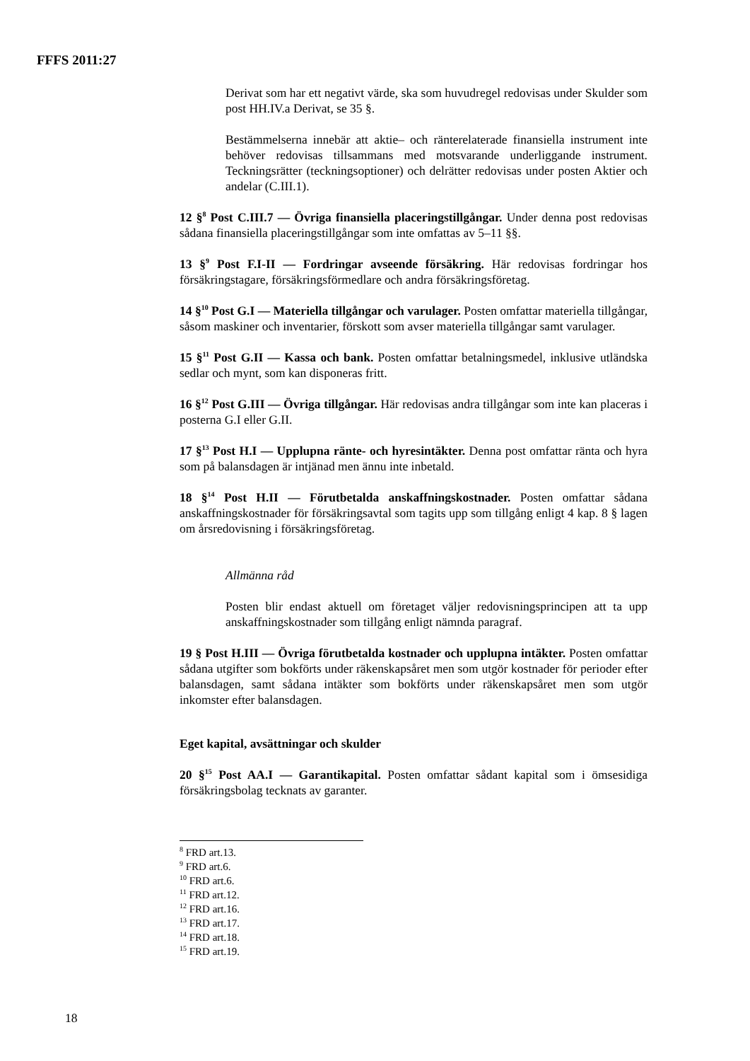FFFS 2011:27
Derivat som har ett negativt värde, ska som huvudregel redovisas under Skulder som post HH.IV.a Derivat, se 35 §.
Bestämmelserna innebär att aktie– och ränterelaterade finansiella instrument inte behöver redovisas tillsammans med motsvarande underliggande instrument. Teckningsrätter (teckningsoptioner) och delrätter redovisas under posten Aktier och andelar (C.III.1).
12 §<sup>8</sup> Post C.III.7 — Övriga finansiella placeringstillgångar. Under denna post redovisas sådana finansiella placeringstillgångar som inte omfattas av 5–11 §§.
13 §<sup>9</sup> Post F.I-II — Fordringar avseende försäkring. Här redovisas fordringar hos försäkringstagare, försäkringsförmedlare och andra försäkringsföretag.
14 §<sup>10</sup> Post G.I — Materiella tillgångar och varulager. Posten omfattar materiella tillgångar, såsom maskiner och inventarier, förskott som avser materiella tillgångar samt varulager.
15 §<sup>11</sup> Post G.II — Kassa och bank. Posten omfattar betalningsmedel, inklusive utländska sedlar och mynt, som kan disponeras fritt.
16 §<sup>12</sup> Post G.III — Övriga tillgångar. Här redovisas andra tillgångar som inte kan placeras i posterna G.I eller G.II.
17 §<sup>13</sup> Post H.I — Upplupna ränte- och hyresintäkter. Denna post omfattar ränta och hyra som på balansdagen är intjänad men ännu inte inbetald.
18 §<sup>14</sup> Post H.II — Förutbetalda anskaffningskostnader. Posten omfattar sådana anskaffningskostnader för försäkringsavtal som tagits upp som tillgång enligt 4 kap. 8 § lagen om årsredovisning i försäkringsföretag.
Allmänna råd
Posten blir endast aktuell om företaget väljer redovisningsprincipen att ta upp anskaffningskostnader som tillgång enligt nämnda paragraf.
19 § Post H.III — Övriga förutbetalda kostnader och upplupna intäkter. Posten omfattar sådana utgifter som bokförts under räkenskapsåret men som utgör kostnader för perioder efter balansdagen, samt sådana intäkter som bokförts under räkenskapsåret men som utgör inkomster efter balansdagen.
Eget kapital, avsättningar och skulder
20 §<sup>15</sup> Post AA.I — Garantikapital. Posten omfattar sådant kapital som i ömsesidiga försäkringsbolag tecknats av garanter.
<sup>8</sup> FRD art.13.
<sup>9</sup> FRD art.6.
<sup>10</sup> FRD art.6.
<sup>11</sup> FRD art.12.
<sup>12</sup> FRD art.16.
<sup>13</sup> FRD art.17.
<sup>14</sup> FRD art.18.
<sup>15</sup> FRD art.19.
18